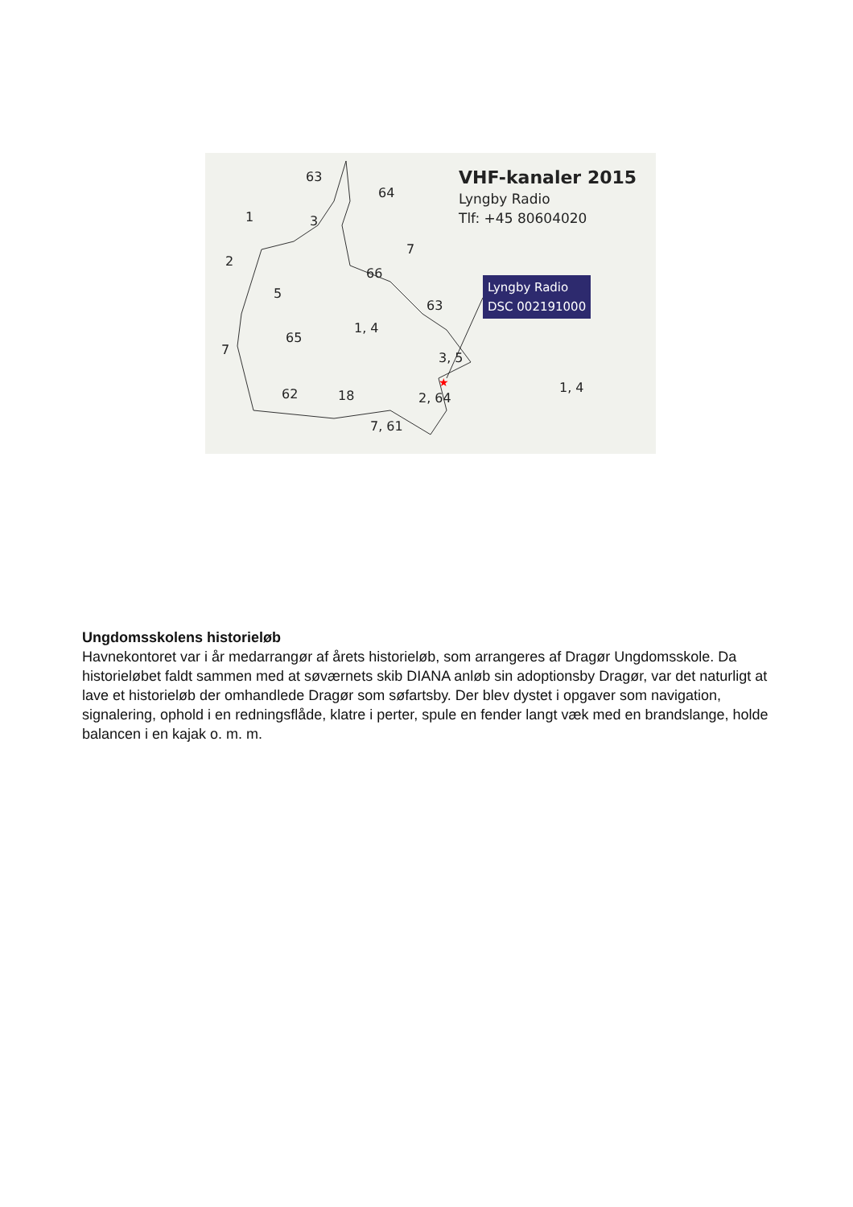★
63
64
1 3
7
2
66
5
63
1, 4
65
7
3, 5
1, 4 62 18 2, 64
7, 61
VHF-kanaler 2015
Lyngby Radio
Tlf: +45 80604020
Lyngby Radio
DSC 002191000
Ungdomsskolens historieløb
Havnekontoret var i år medarrangør af årets historieløb, som arrangeres af Dragør Ungdomsskole. Da historieløbet faldt sammen med at søværnets skib DIANA anløb sin adoptionsby Dragør, var det naturligt at lave et historieløb der omhandlede Dragør som søfartsby. Der blev dystet i opgaver som navigation, signalering, ophold i en redningsflåde, klatre i perter, spule en fender langt væk med en brandslange, holde balancen i en kajak o. m. m.